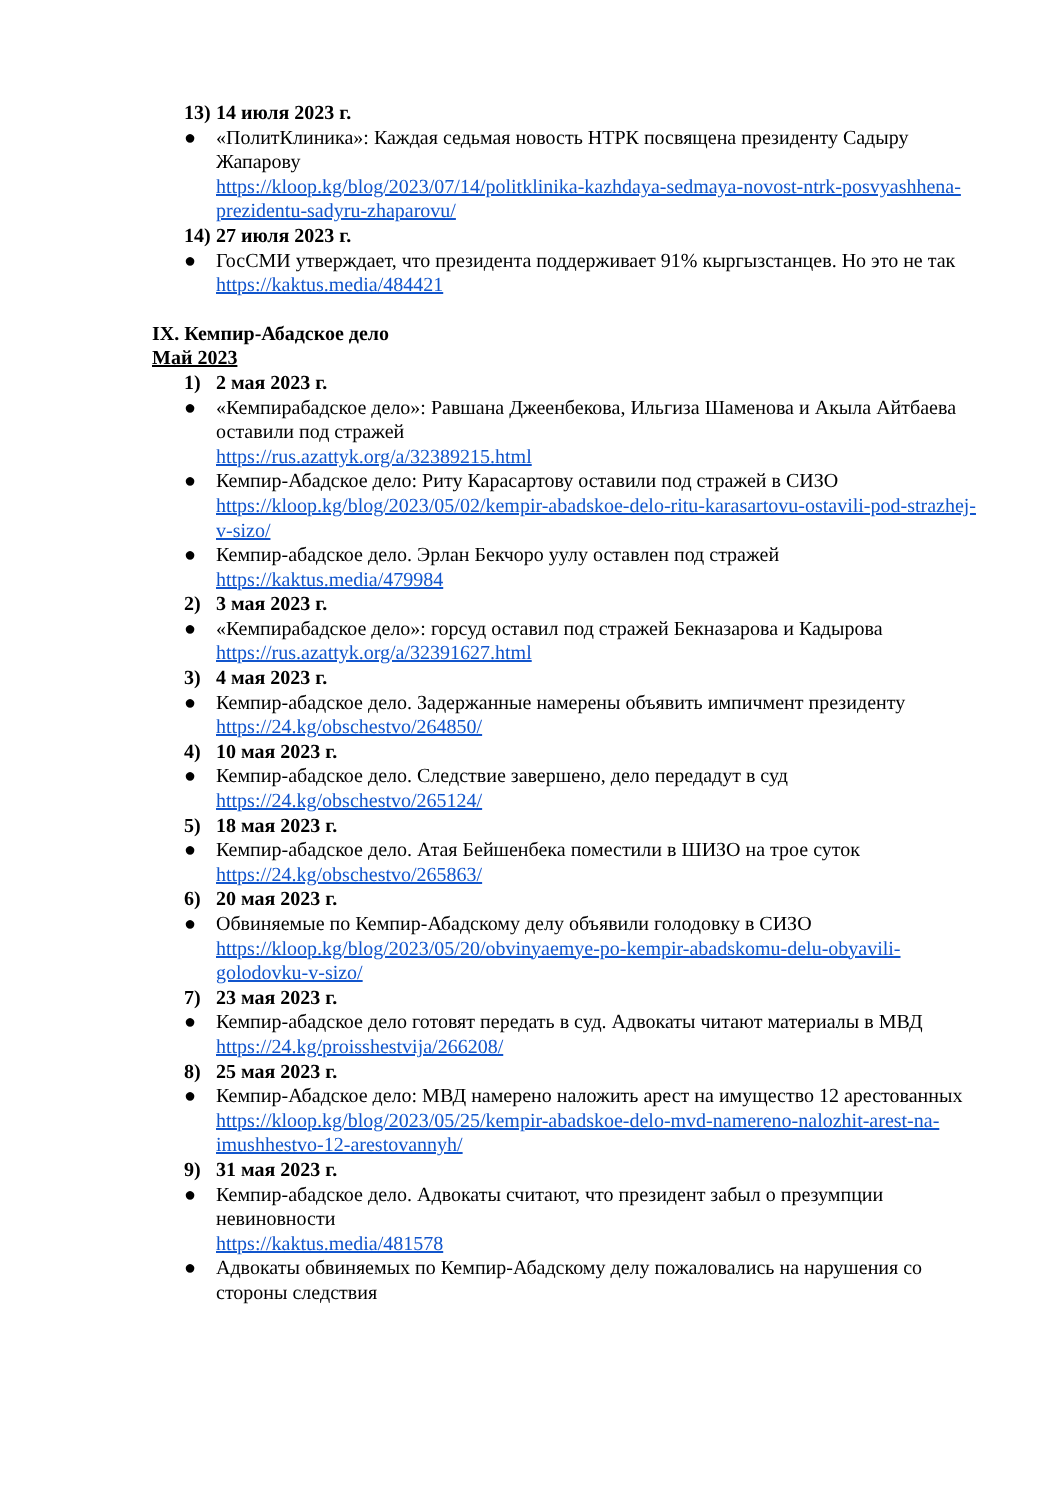13) 14 июля 2023 г.
● «ПолитКлиника»: Каждая седьмая новость НТРК посвящена президенту Садыру Жапарову
https://kloop.kg/blog/2023/07/14/politklinika-kazhdaya-sedmaya-novost-ntrk-posvyashhena-prezidentu-sadyru-zhaparovu/
14) 27 июля 2023 г.
● ГосСМИ утверждает, что президента поддерживает 91% кыргызстанцев. Но это не так
https://kaktus.media/484421
IX. Кемпир-Абадское дело
Май 2023
1) 2 мая 2023 г.
● «Кемпирабадское дело»: Равшана Джеенбекова, Ильгиза Шаменова и Акыла Айтбаева оставили под стражей
https://rus.azattyk.org/a/32389215.html
● Кемпир-Абадское дело: Риту Карасартову оставили под стражей в СИЗО
https://kloop.kg/blog/2023/05/02/kempir-abadskoe-delo-ritu-karasartovu-ostavili-pod-strazhej-v-sizo/
● Кемпир-абадское дело. Эрлан Бекчоро уулу оставлен под стражей
https://kaktus.media/479984
2) 3 мая 2023 г.
● «Кемпирабадское дело»: горсуд оставил под стражей Бекназарова и Кадырова
https://rus.azattyk.org/a/32391627.html
3) 4 мая 2023 г.
● Кемпир-абадское дело. Задержанные намерены объявить импичмент президенту
https://24.kg/obschestvo/264850/
4) 10 мая 2023 г.
● Кемпир-абадское дело. Следствие завершено, дело передадут в суд
https://24.kg/obschestvo/265124/
5) 18 мая 2023 г.
● Кемпир-абадское дело. Атая Бейшенбека поместили в ШИЗО на трое суток
https://24.kg/obschestvo/265863/
6) 20 мая 2023 г.
● Обвиняемые по Кемпир-Абадскому делу объявили голодовку в СИЗО
https://kloop.kg/blog/2023/05/20/obvinyaemye-po-kempir-abadskomu-delu-obyavili-golodovku-v-sizo/
7) 23 мая 2023 г.
● Кемпир-абадское дело готовят передать в суд. Адвокаты читают материалы в МВД
https://24.kg/proisshestvija/266208/
8) 25 мая 2023 г.
● Кемпир-Абадское дело: МВД намерено наложить арест на имущество 12 арестованных
https://kloop.kg/blog/2023/05/25/kempir-abadskoe-delo-mvd-namereno-nalozhit-arest-na-imushhestvo-12-arestovannyh/
9) 31 мая 2023 г.
● Кемпир-абадское дело. Адвокаты считают, что президент забыл о презумпции невиновности
https://kaktus.media/481578
● Адвокаты обвиняемых по Кемпир-Абадскому делу пожаловались на нарушения со стороны следствия